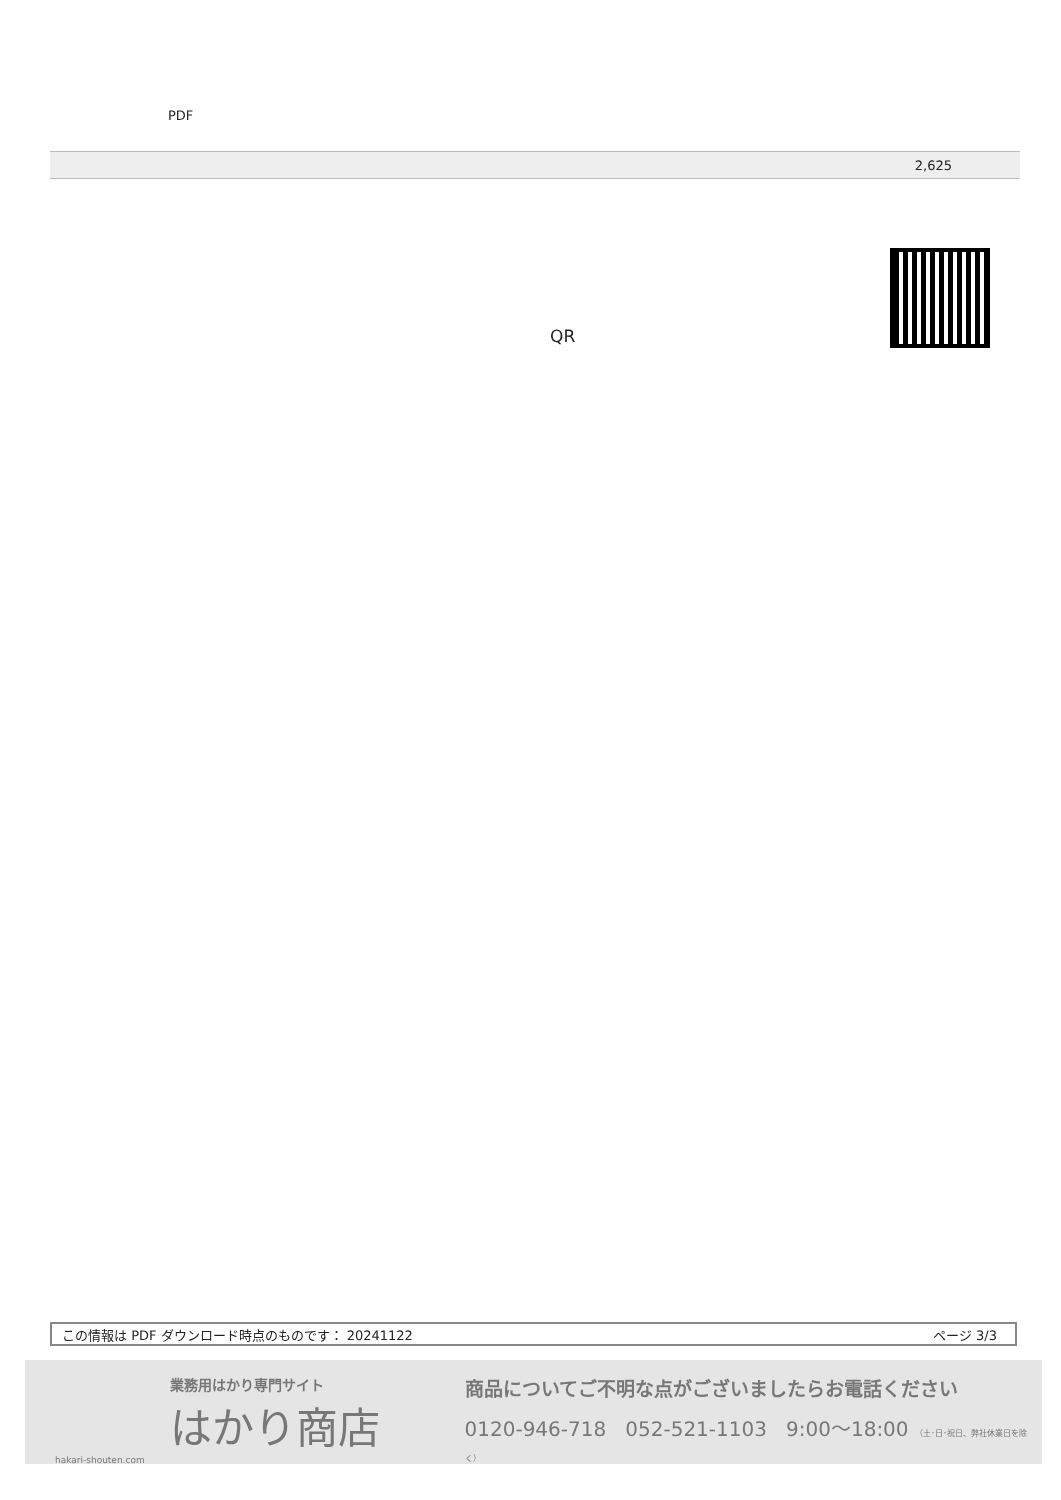PDF
| 2,625 |
QR
この情報は PDF ダウンロード時点のものです： 20241122 ページ 3/3
業務用はかり専門サイト
はかり商店
hakari-shouten.com
商品についてご不明な点がございましたらお電話ください
0120-946-718 052-521-1103 9:00〜18:00 （土･日･祝日、弊社休業日を除く）